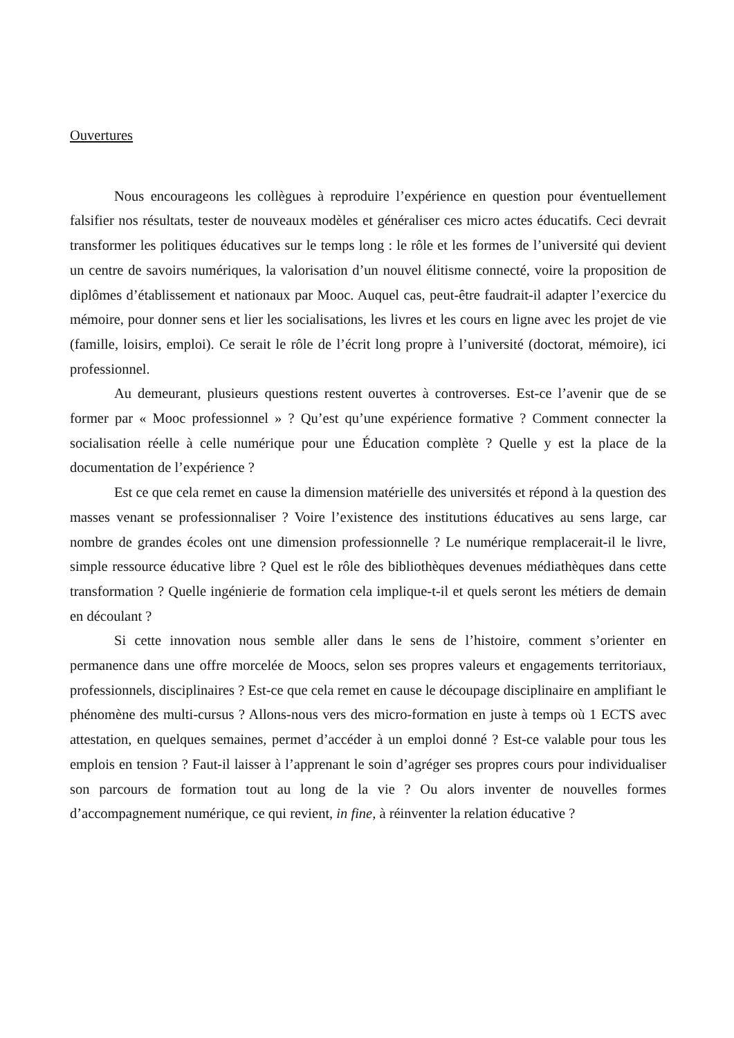Ouvertures
Nous encourageons les collègues à reproduire l’expérience en question pour éventuellement falsifier nos résultats, tester de nouveaux modèles et généraliser ces micro actes éducatifs. Ceci devrait transformer les politiques éducatives sur le temps long : le rôle et les formes de l’université qui devient un centre de savoirs numériques, la valorisation d’un nouvel élitisme connecté, voire la proposition de diplômes d’établissement et nationaux par Mooc. Auquel cas, peut-être faudrait-il adapter l’exercice du mémoire, pour donner sens et lier les socialisations, les livres et les cours en ligne avec les projet de vie (famille, loisirs, emploi). Ce serait le rôle de l’écrit long propre à l’université (doctorat, mémoire), ici professionnel.
Au demeurant, plusieurs questions restent ouvertes à controverses. Est-ce l’avenir que de se former par « Mooc professionnel » ? Qu’est qu’une expérience formative ? Comment connecter la socialisation réelle à celle numérique pour une Éducation complète ? Quelle y est la place de la documentation de l’expérience ?
Est ce que cela remet en cause la dimension matérielle des universités et répond à la question des masses venant se professionnaliser ? Voire l’existence des institutions éducatives au sens large, car nombre de grandes écoles ont une dimension professionnelle ? Le numérique remplacerait-il le livre, simple ressource éducative libre ? Quel est le rôle des bibliothèques devenues médiathèques dans cette transformation ? Quelle ingénierie de formation cela implique-t-il et quels seront les métiers de demain en découlant ?
Si cette innovation nous semble aller dans le sens de l’histoire, comment s’orienter en permanence dans une offre morcelée de Moocs, selon ses propres valeurs et engagements territoriaux, professionnels, disciplinaires ? Est-ce que cela remet en cause le découpage disciplinaire en amplifiant le phénomène des multi-cursus ? Allons-nous vers des micro-formation en juste à temps où 1 ECTS avec attestation, en quelques semaines, permet d’accéder à un emploi donné ? Est-ce valable pour tous les emplois en tension ? Faut-il laisser à l’apprenant le soin d’agréger ses propres cours pour individualiser son parcours de formation tout au long de la vie ? Ou alors inventer de nouvelles formes d’accompagnement numérique, ce qui revient, in fine, à réinventer la relation éducative ?